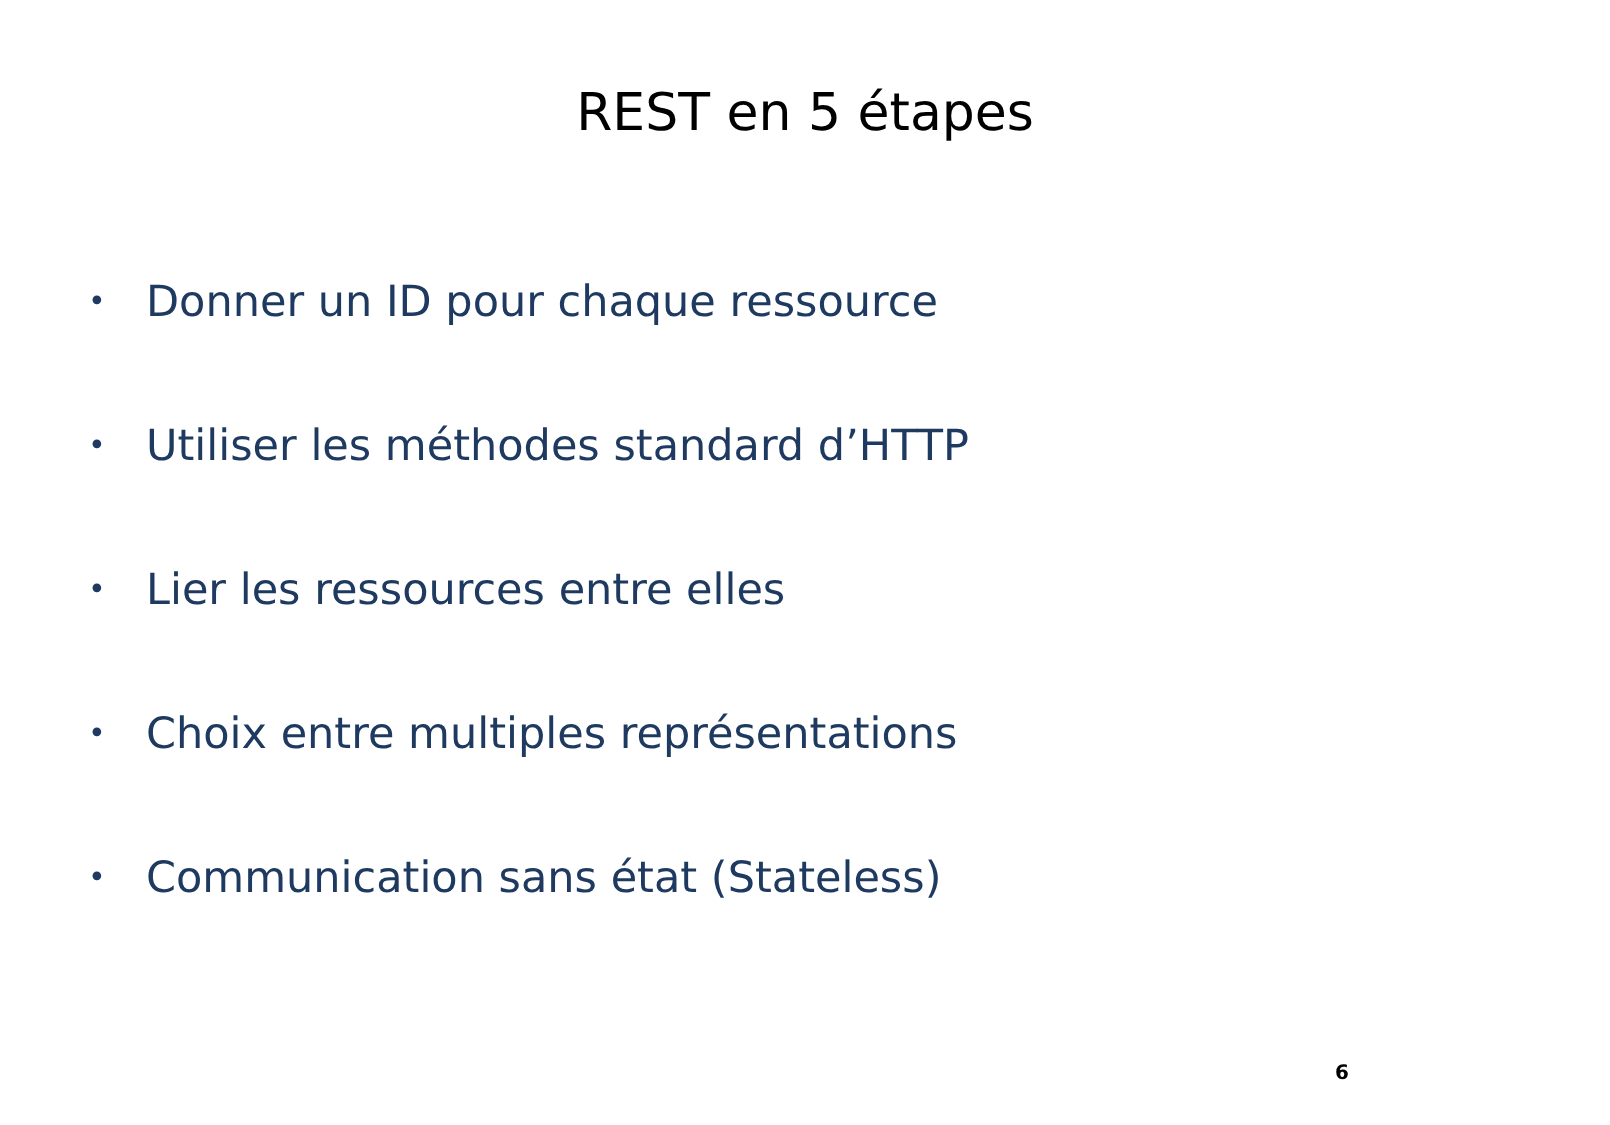REST en 5 étapes
• Donner un ID pour chaque ressource
• Utiliser les méthodes standard d’HTTP
• Lier les ressources entre elles
• Choix entre multiples représentations
• Communication sans état (Stateless)
6